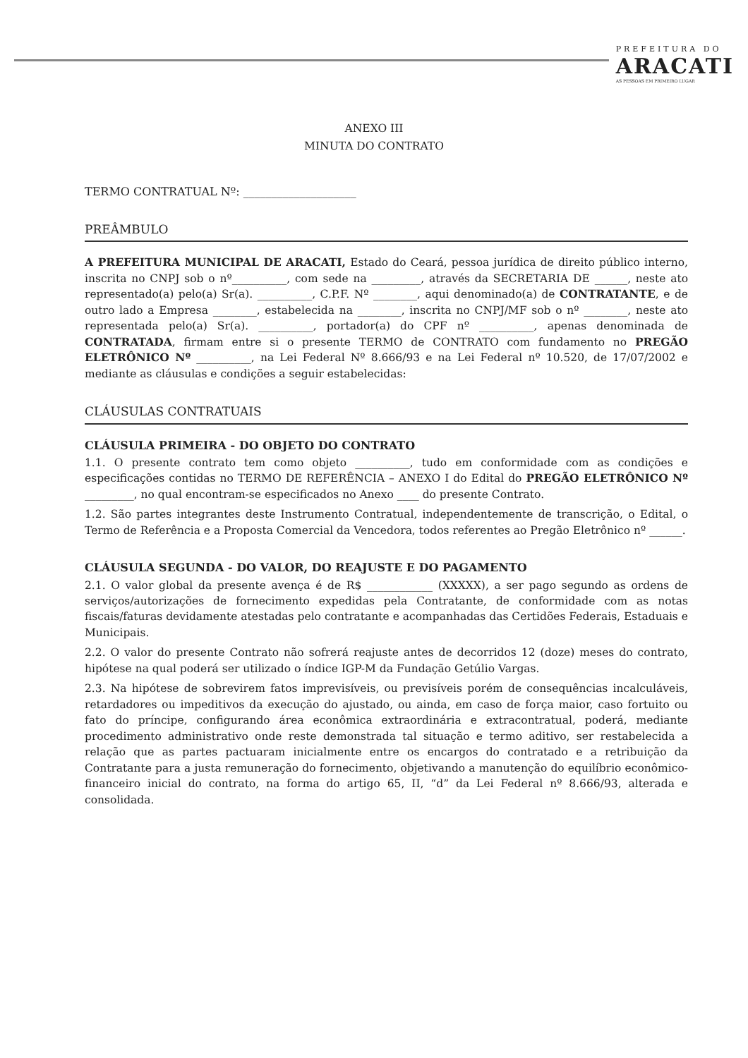PREFEITURA DO
ARACATI
AS PESSOAS EM PRIMEIRO LUGAR
ANEXO III
MINUTA DO CONTRATO
TERMO CONTRATUAL Nº: ____________________
PREÂMBULO
A PREFEITURA MUNICIPAL DE ARACATI, Estado do Ceará, pessoa jurídica de direito público interno, inscrita no CNPJ sob o nº__________, com sede na _________, através da SECRETARIA DE ______, neste ato representado(a) pelo(a) Sr(a). __________, C.P.F. Nº ________, aqui denominado(a) de CONTRATANTE, e de outro lado a Empresa ________, estabelecida na ________, inscrita no CNPJ/MF sob o nº ________, neste ato representada pelo(a) Sr(a). __________, portador(a) do CPF nº __________, apenas denominada de CONTRATADA, firmam entre si o presente TERMO de CONTRATO com fundamento no PREGÃO ELETRÔNICO Nº __________, na Lei Federal Nº 8.666/93 e na Lei Federal nº 10.520, de 17/07/2002 e mediante as cláusulas e condições a seguir estabelecidas:
CLÁUSULAS CONTRATUAIS
CLÁUSULA PRIMEIRA - DO OBJETO DO CONTRATO
1.1. O presente contrato tem como objeto __________, tudo em conformidade com as condições e especificações contidas no TERMO DE REFERÊNCIA – ANEXO I do Edital do PREGÃO ELETRÔNICO Nº _________, no qual encontram-se especificados no Anexo ____ do presente Contrato.
1.2. São partes integrantes deste Instrumento Contratual, independentemente de transcrição, o Edital, o Termo de Referência e a Proposta Comercial da Vencedora, todos referentes ao Pregão Eletrônico nº ______.
CLÁUSULA SEGUNDA - DO VALOR, DO REAJUSTE E DO PAGAMENTO
2.1. O valor global da presente avença é de R$ ____________ (XXXXX), a ser pago segundo as ordens de serviços/autorizações de fornecimento expedidas pela Contratante, de conformidade com as notas fiscais/faturas devidamente atestadas pelo contratante e acompanhadas das Certidões Federais, Estaduais e Municipais.
2.2. O valor do presente Contrato não sofrerá reajuste antes de decorridos 12 (doze) meses do contrato, hipótese na qual poderá ser utilizado o índice IGP-M da Fundação Getúlio Vargas.
2.3. Na hipótese de sobrevirem fatos imprevisíveis, ou previsíveis porém de consequências incalculáveis, retardadores ou impeditivos da execução do ajustado, ou ainda, em caso de força maior, caso fortuito ou fato do príncipe, configurando área econômica extraordinária e extracontratual, poderá, mediante procedimento administrativo onde reste demonstrada tal situação e termo aditivo, ser restabelecida a relação que as partes pactuaram inicialmente entre os encargos do contratado e a retribuição da Contratante para a justa remuneração do fornecimento, objetivando a manutenção do equilíbrio econômico-financeiro inicial do contrato, na forma do artigo 65, II, “d” da Lei Federal nº 8.666/93, alterada e consolidada.